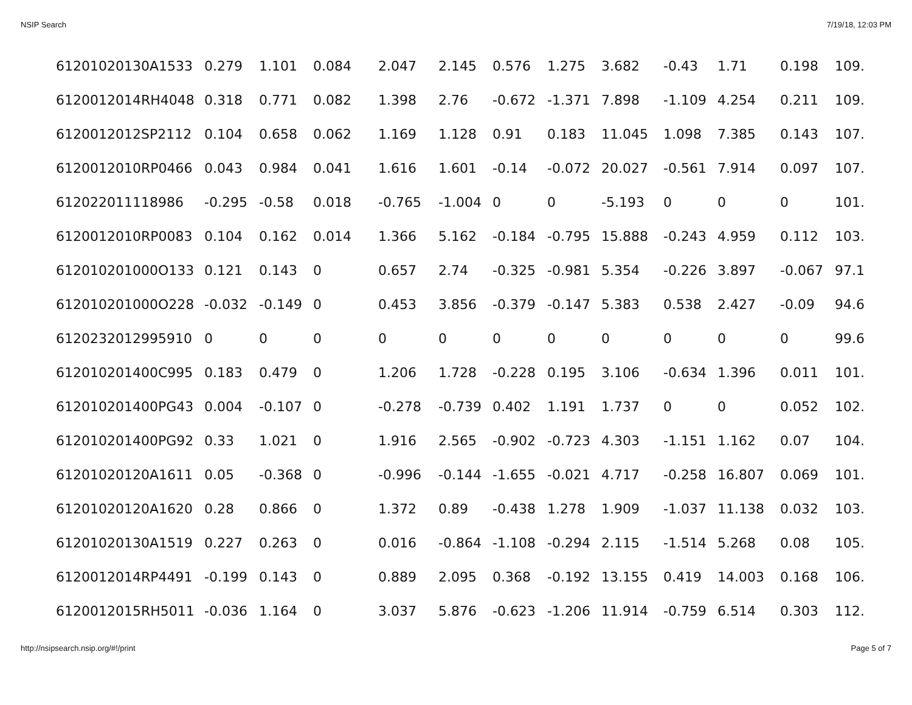NSIP Search 7/19/18, 12:03 PM
| 61201020130A1533 | 0.279 | 1.101 | 0.084 | 2.047 | 2.145 | 0.576 | 1.275 | 3.682 | -0.43 | 1.71 | 0.198 | 109. |
| 6120012014RH4048 | 0.318 | 0.771 | 0.082 | 1.398 | 2.76 | -0.672 | -1.371 | 7.898 | -1.109 | 4.254 | 0.211 | 109. |
| 6120012012SP2112 | 0.104 | 0.658 | 0.062 | 1.169 | 1.128 | 0.91 | 0.183 | 11.045 | 1.098 | 7.385 | 0.143 | 107. |
| 6120012010RP0466 | 0.043 | 0.984 | 0.041 | 1.616 | 1.601 | -0.14 | -0.072 | 20.027 | -0.561 | 7.914 | 0.097 | 107. |
| 612022011118986 | -0.295 | -0.58 | 0.018 | -0.765 | -1.004 | 0 | 0 | -5.193 | 0 | 0 | 0 | 101. |
| 6120012010RP0083 | 0.104 | 0.162 | 0.014 | 1.366 | 5.162 | -0.184 | -0.795 | 15.888 | -0.243 | 4.959 | 0.112 | 103. |
| 612010201000O133 | 0.121 | 0.143 | 0 | 0.657 | 2.74 | -0.325 | -0.981 | 5.354 | -0.226 | 3.897 | -0.067 | 97.1 |
| 612010201000O228 | -0.032 | -0.149 | 0 | 0.453 | 3.856 | -0.379 | -0.147 | 5.383 | 0.538 | 2.427 | -0.09 | 94.6 |
| 612023201299591​0 | 0 | 0 | 0 | 0 | 0 | 0 | 0 | 0 | 0 | 0 | 0 | 99.6 |
| 612010201400C995 | 0.183 | 0.479 | 0 | 1.206 | 1.728 | -0.228 | 0.195 | 3.106 | -0.634 | 1.396 | 0.011 | 101. |
| 612010201400PG43 | 0.004 | -0.107 | 0 | -0.278 | -0.739 | 0.402 | 1.191 | 1.737 | 0 | 0 | 0.052 | 102. |
| 612010201400PG92 | 0.33 | 1.021 | 0 | 1.916 | 2.565 | -0.902 | -0.723 | 4.303 | -1.151 | 1.162 | 0.07 | 104. |
| 61201020120A1611 | 0.05 | -0.368 | 0 | -0.996 | -0.144 | -1.655 | -0.021 | 4.717 | -0.258 | 16.807 | 0.069 | 101. |
| 61201020120A1620 | 0.28 | 0.866 | 0 | 1.372 | 0.89 | -0.438 | 1.278 | 1.909 | -1.037 | 11.138 | 0.032 | 103. |
| 61201020130A1519 | 0.227 | 0.263 | 0 | 0.016 | -0.864 | -1.108 | -0.294 | 2.115 | -1.514 | 5.268 | 0.08 | 105. |
| 6120012014RP4491 | -0.199 | 0.143 | 0 | 0.889 | 2.095 | 0.368 | -0.192 | 13.155 | 0.419 | 14.003 | 0.168 | 106. |
| 6120012015RH5011 | -0.036 | 1.164 | 0 | 3.037 | 5.876 | -0.623 | -1.206 | 11.914 | -0.759 | 6.514 | 0.303 | 112. |
http://nsipsearch.nsip.org/#!/print Page 5 of 7